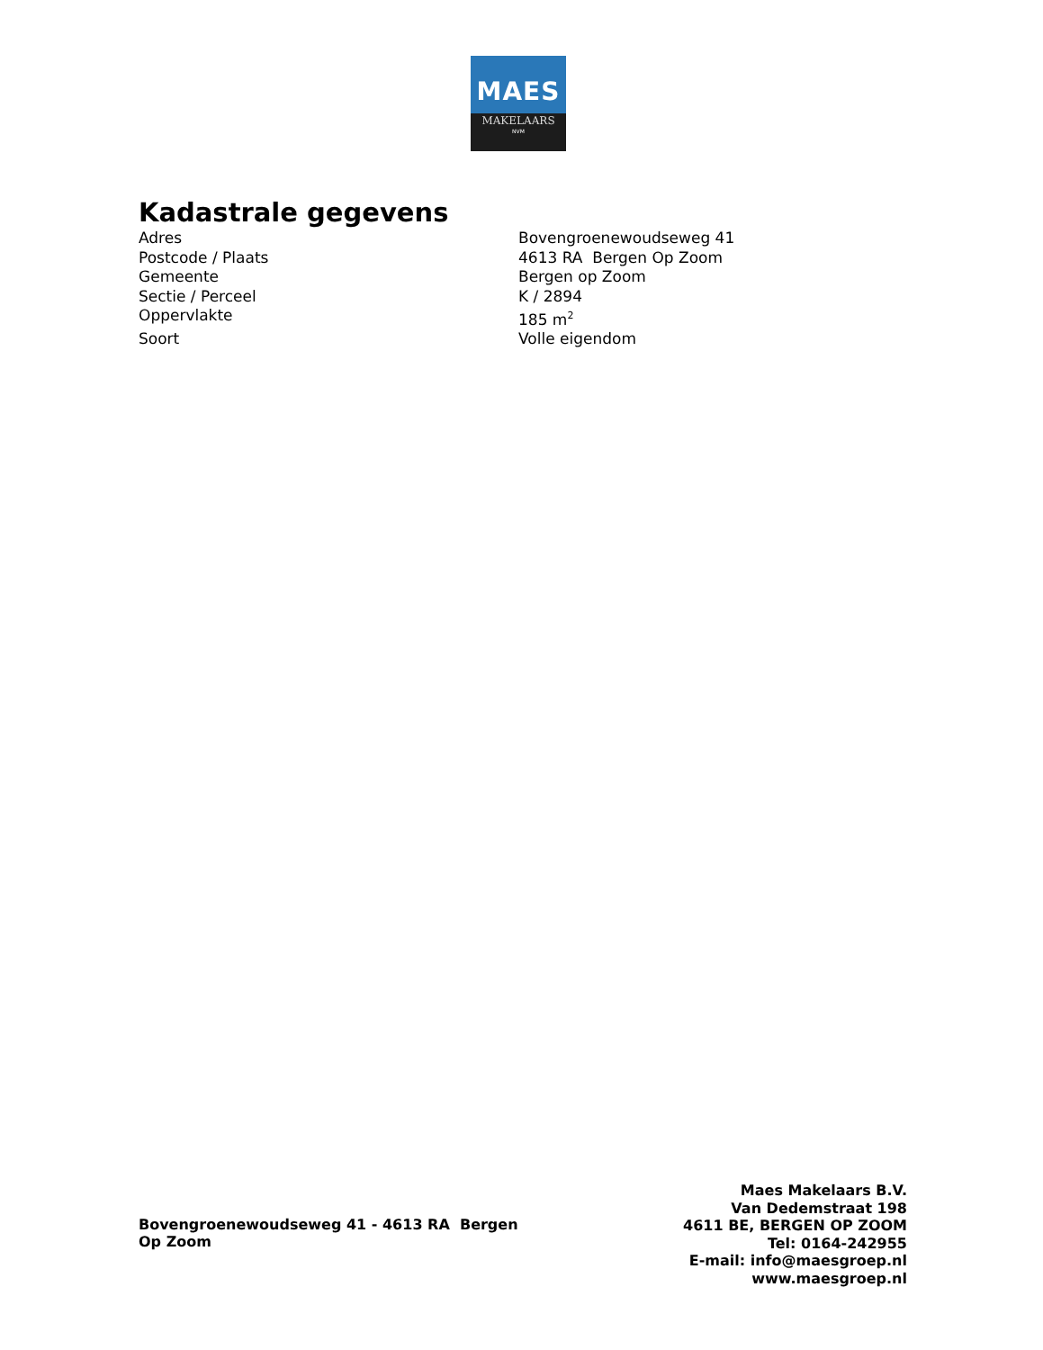MAES
MAKELAARS
NVM
Kadastrale gegevens
| Adres | Bovengroenewoudseweg 41 |
| Postcode / Plaats | 4613 RA Bergen Op Zoom |
| Gemeente | Bergen op Zoom |
| Sectie / Perceel | K / 2894 |
| Oppervlakte | 185 m<sup>2</sup> |
| Soort | Volle eigendom |
Bovengroenewoudseweg 41 - 4613 RA Bergen Op Zoom
Maes Makelaars B.V.
Van Dedemstraat 198
4611 BE, BERGEN OP ZOOM
Tel: 0164-242955
E-mail: info@maesgroep.nl
www.maesgroep.nl